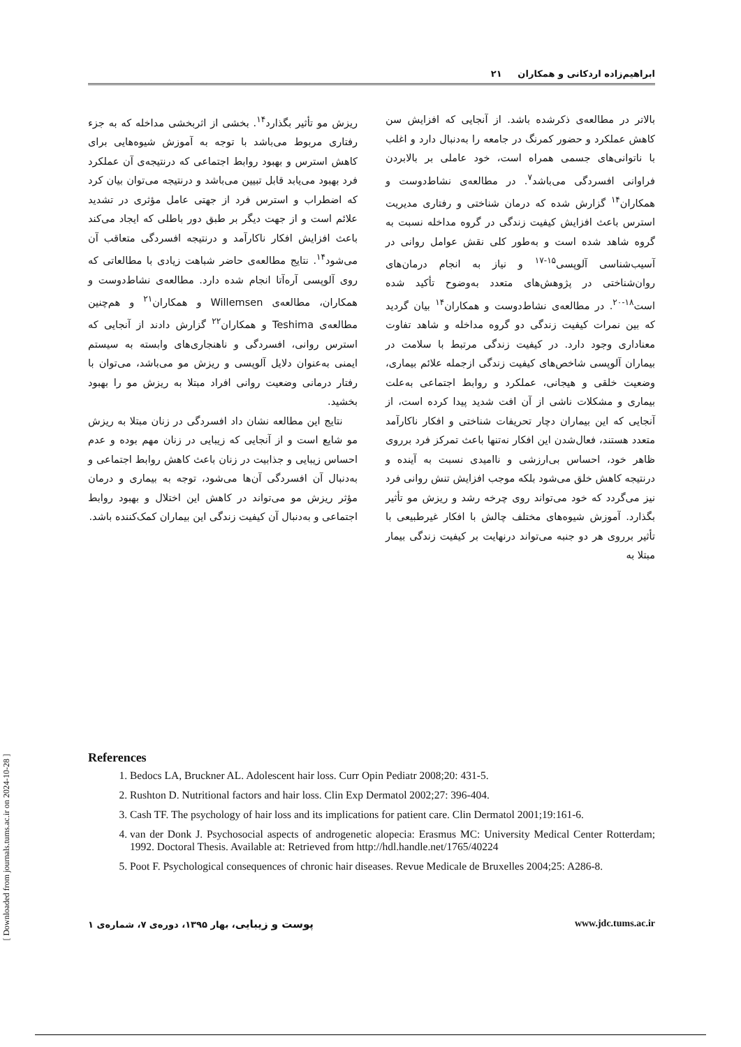ابراهیم‌زاده اردکانی و همکاران ۲۱
بالاتر در مطالعه‌ی ذکرشده باشد. از آنجایی که افزایش سن کاهش عملکرد و حضور کمرنگ در جامعه را به‌دنبال دارد و اغلب با ناتوانی‌های جسمی همراه است، خود عاملی بر بالابردن فراوانی افسردگی می‌باشد<sup>۷</sup>. در مطالعه‌ی نشاط‌دوست و همکاران<sup>۱۴</sup> گزارش شده که درمان شناختی و رفتاری مدیریت استرس باعث افزایش کیفیت زندگی در گروه مداخله نسبت به گروه شاهد شده است و به‌طور کلی نقش عوامل روانی در آسیب‌شناسی آلوپسی<sup>۱۵-۱۷</sup> و نیاز به انجام درمان‌های روان‌شناختی در پژوهش‌های متعدد به‌وضوح تأکید شده است<sup>۱۸-۲۰</sup>. در مطالعه‌ی نشاط‌دوست و همکاران<sup>۱۴</sup> بیان گردید که بین نمرات کیفیت زندگی دو گروه مداخله و شاهد تفاوت معناداری وجود دارد. در کیفیت زندگی مرتبط با سلامت در بیماران آلوپسی شاخص‌های کیفیت زندگی ازجمله علائم بیماری، وضعیت خلقی و هیجانی، عملکرد و روابط اجتماعی به‌علت بیماری و مشکلات ناشی از آن افت شدید پیدا کرده است، از آنجایی که این بیماران دچار تحریفات شناختی و افکار ناکارآمد متعدد هستند، فعال‌شدن این افکار نه‌تنها باعث تمرکز فرد برروی ظاهر خود، احساس بی‌ارزشی و ناامیدی نسبت به آینده و درنتیجه کاهش خلق می‌شود بلکه موجب افزایش تنش روانی فرد نیز می‌گردد که خود می‌تواند روی چرخه رشد و ریزش مو تأثیر بگذارد. آموزش شیوه‌های مختلف چالش با افکار غیرطبیعی با تأثیر برروی هر دو جنبه می‌تواند درنهایت بر کیفیت زندگی بیمار مبتلا به
ریزش مو تأثیر بگذارد<sup>۱۴</sup>. بخشی از اثربخشی مداخله که به جزء رفتاری مربوط می‌باشد با توجه به آموزش شیوه‌هایی برای کاهش استرس و بهبود روابط اجتماعی که درنتیجه‌ی آن عملکرد فرد بهبود می‌یابد قابل تبیین می‌باشد و درنتیجه می‌توان بیان کرد که اضطراب و استرس فرد از جهتی عامل مؤثری در تشدید علائم است و از جهت دیگر بر طبق دور باطلی که ایجاد می‌کند باعث افزایش افکار ناکارآمد و درنتیجه افسردگی متعاقب آن می‌شود<sup>۱۴</sup>. نتایج مطالعه‌ی حاضر شباهت زیادی با مطالعاتی که روی آلوپسی آره‌آتا انجام شده دارد. مطالعه‌ی نشاط‌دوست و همکاران، مطالعه‌ی Willemsen و همکاران<sup>۲۱</sup> و هم‌چنین مطالعه‌ی Teshima و همکاران<sup>۲۲</sup> گزارش دادند از آنجایی که استرس روانی، افسردگی و ناهنجاری‌های وابسته به سیستم ایمنی به‌عنوان دلایل آلوپسی و ریزش مو می‌باشد، می‌توان با رفتار درمانی وضعیت روانی افراد مبتلا به ریزش مو را بهبود بخشید.
نتایج این مطالعه نشان داد افسردگی در زنان مبتلا به ریزش مو شایع است و از آنجایی که زیبایی در زنان مهم بوده و عدم احساس زیبایی و جذابیت در زنان باعث کاهش روابط اجتماعی و به‌دنبال آن افسردگی آن‌ها می‌شود، توجه به بیماری و درمان مؤثر ریزش مو می‌تواند در کاهش این اختلال و بهبود روابط اجتماعی و به‌دنبال آن کیفیت زندگی این بیماران کمک‌کننده باشد.
References
1. Bedocs LA, Bruckner AL. Adolescent hair loss. Curr Opin Pediatr 2008;20: 431-5.
2. Rushton D. Nutritional factors and hair loss. Clin Exp Dermatol 2002;27: 396-404.
3. Cash TF. The psychology of hair loss and its implications for patient care. Clin Dermatol 2001;19:161-6.
4. van der Donk J. Psychosocial aspects of androgenetic alopecia: Erasmus MC: University Medical Center Rotterdam; 1992. Doctoral Thesis. Available at: Retrieved from http://hdl.handle.net/1765/40224
5. Poot F. Psychological consequences of chronic hair diseases. Revue Medicale de Bruxelles 2004;25: A286-8.
پوست و زیبایی، بهار ۱۳۹۵، دوره‌ی ۷، شماره‌ی ۱ www.jdc.tums.ac.ir
[ Downloaded from journals.tums.ac.ir on 2024-10-28 ]